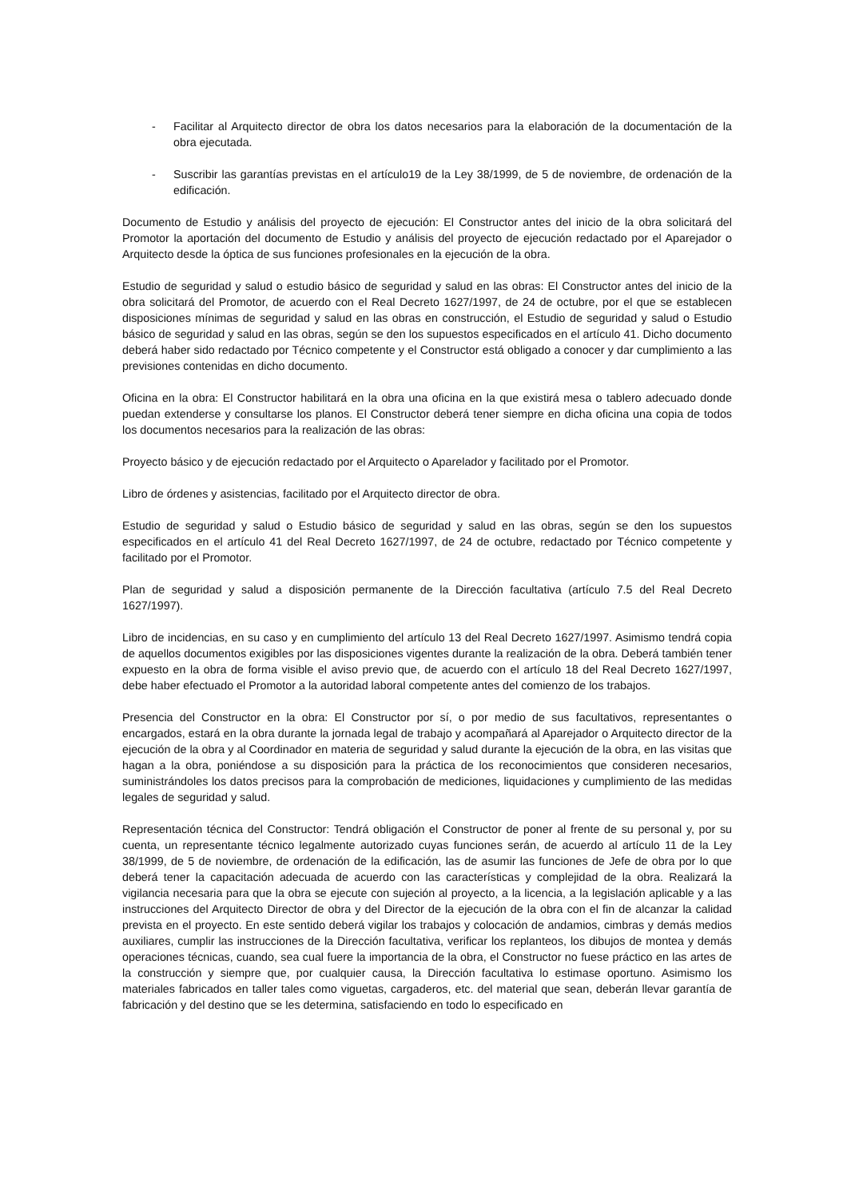- Facilitar al Arquitecto director de obra los datos necesarios para la elaboración de la documentación de la obra ejecutada.
- Suscribir las garantías previstas en el artículo19 de la Ley 38/1999, de 5 de noviembre, de ordenación de la edificación.
Documento de Estudio y análisis del proyecto de ejecución: El Constructor antes del inicio de la obra solicitará del Promotor la aportación del documento de Estudio y análisis del proyecto de ejecución redactado por el Aparejador o Arquitecto desde la óptica de sus funciones profesionales en la ejecución de la obra.
Estudio de seguridad y salud o estudio básico de seguridad y salud en las obras: El Constructor antes del inicio de la obra solicitará del Promotor, de acuerdo con el Real Decreto 1627/1997, de 24 de octubre, por el que se establecen disposiciones mínimas de seguridad y salud en las obras en construcción, el Estudio de seguridad y salud o Estudio básico de seguridad y salud en las obras, según se den los supuestos especificados en el artículo 41. Dicho documento deberá haber sido redactado por Técnico competente y el Constructor está obligado a conocer y dar cumplimiento a las previsiones contenidas en dicho documento.
Oficina en la obra: El Constructor habilitará en la obra una oficina en la que existirá mesa o tablero adecuado donde puedan extenderse y consultarse los planos. El Constructor deberá tener siempre en dicha oficina una copia de todos los documentos necesarios para la realización de las obras:
Proyecto básico y de ejecución redactado por el Arquitecto o Aparelador y facilitado por el Promotor.
Libro de órdenes y asistencias, facilitado por el Arquitecto director de obra.
Estudio de seguridad y salud o Estudio básico de seguridad y salud en las obras, según se den los supuestos especificados en el artículo 41 del Real Decreto 1627/1997, de 24 de octubre, redactado por Técnico competente y facilitado por el Promotor.
Plan de seguridad y salud a disposición permanente de la Dirección facultativa (artículo 7.5 del Real Decreto 1627/1997).
Libro de incidencias, en su caso y en cumplimiento del artículo 13 del Real Decreto 1627/1997. Asimismo tendrá copia de aquellos documentos exigibles por las disposiciones vigentes durante la realización de la obra. Deberá también tener expuesto en la obra de forma visible el aviso previo que, de acuerdo con el artículo 18 del Real Decreto 1627/1997, debe haber efectuado el Promotor a la autoridad laboral competente antes del comienzo de los trabajos.
Presencia del Constructor en la obra: El Constructor por sí, o por medio de sus facultativos, representantes o encargados, estará en la obra durante la jornada legal de trabajo y acompañará al Aparejador o Arquitecto director de la ejecución de la obra y al Coordinador en materia de seguridad y salud durante la ejecución de la obra, en las visitas que hagan a la obra, poniéndose a su disposición para la práctica de los reconocimientos que consideren necesarios, suministrándoles los datos precisos para la comprobación de mediciones, liquidaciones y cumplimiento de las medidas legales de seguridad y salud.
Representación técnica del Constructor: Tendrá obligación el Constructor de poner al frente de su personal y, por su cuenta, un representante técnico legalmente autorizado cuyas funciones serán, de acuerdo al artículo 11 de la Ley 38/1999, de 5 de noviembre, de ordenación de la edificación, las de asumir las funciones de Jefe de obra por lo que deberá tener la capacitación adecuada de acuerdo con las características y complejidad de la obra. Realizará la vigilancia necesaria para que la obra se ejecute con sujeción al proyecto, a la licencia, a la legislación aplicable y a las instrucciones del Arquitecto Director de obra y del Director de la ejecución de la obra con el fin de alcanzar la calidad prevista en el proyecto. En este sentido deberá vigilar los trabajos y colocación de andamios, cimbras y demás medios auxiliares, cumplir las instrucciones de la Dirección facultativa, verificar los replanteos, los dibujos de montea y demás operaciones técnicas, cuando, sea cual fuere la importancia de la obra, el Constructor no fuese práctico en las artes de la construcción y siempre que, por cualquier causa, la Dirección facultativa lo estimase oportuno. Asimismo los materiales fabricados en taller tales como viguetas, cargaderos, etc. del material que sean, deberán llevar garantía de fabricación y del destino que se les determina, satisfaciendo en todo lo especificado en